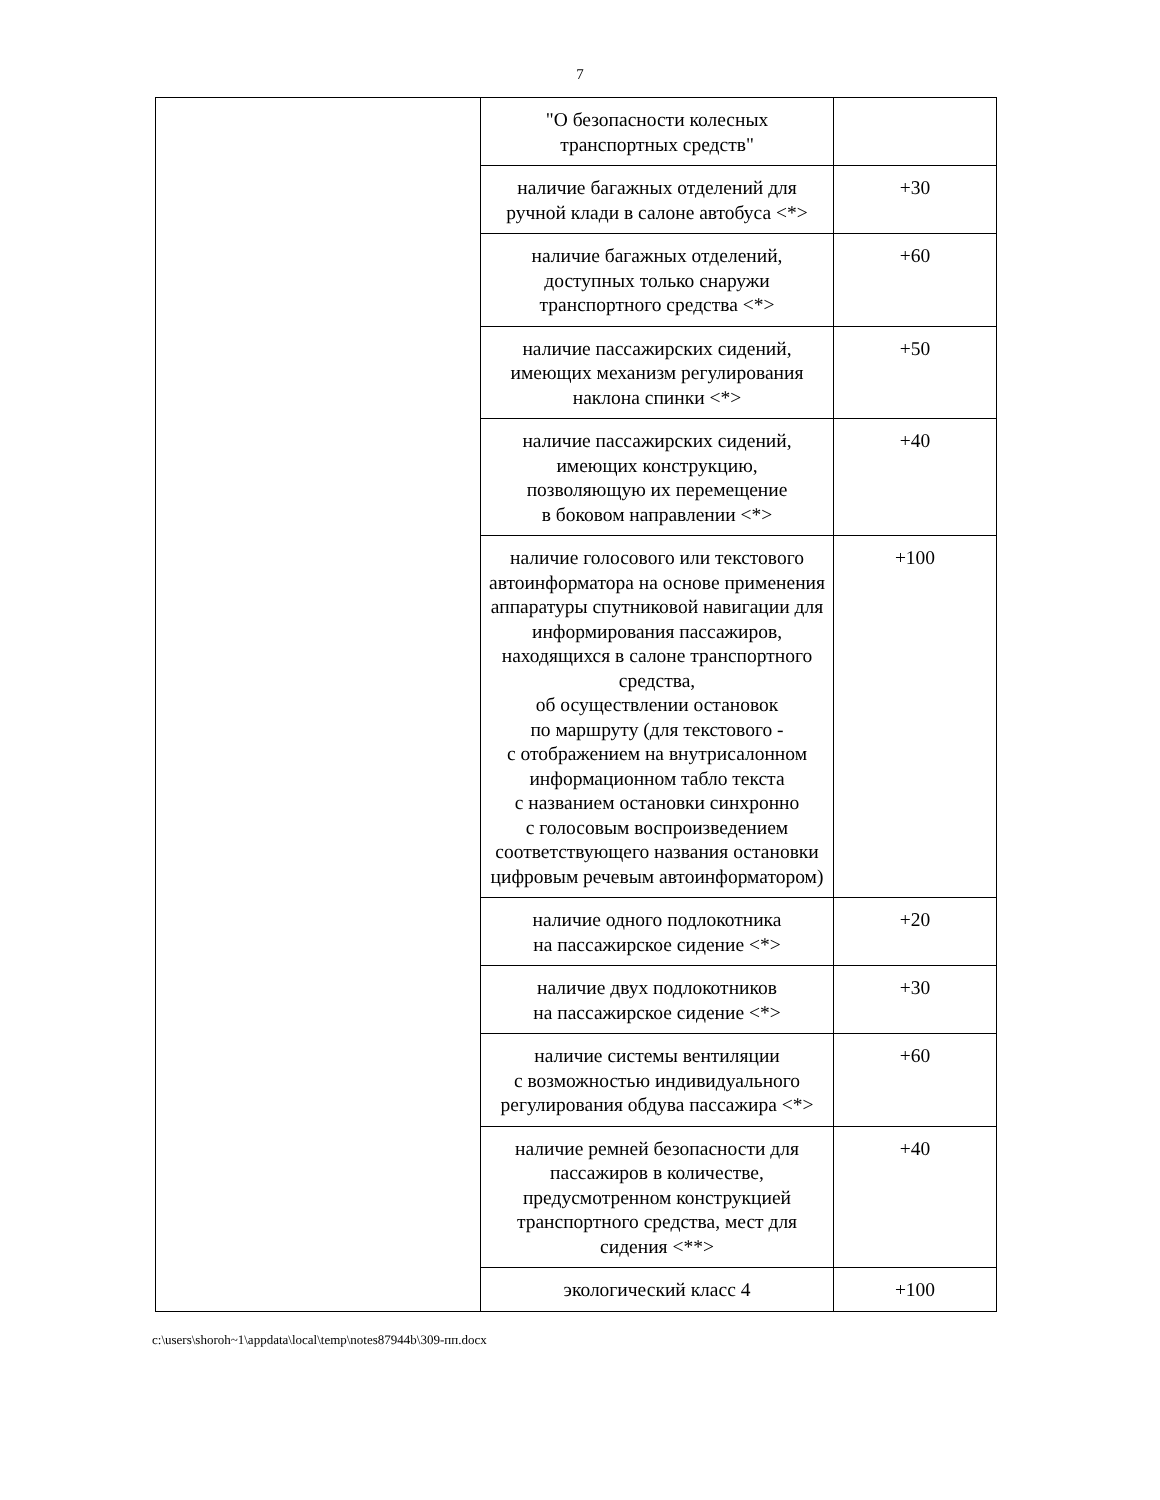7
| | "О безопасности колесных транспортных средств" | |
| | наличие багажных отделений для ручной клади в салоне автобуса <*> | +30 |
| | наличие багажных отделений, доступных только снаружи транспортного средства <*> | +60 |
| | наличие пассажирских сидений, имеющих механизм регулирования наклона спинки <*> | +50 |
| | наличие пассажирских сидений, имеющих конструкцию, позволяющую их перемещение в боковом направлении <*> | +40 |
| | наличие голосового или текстового автоинформатора на основе применения аппаратуры спутниковой навигации для информирования пассажиров, находящихся в салоне транспортного средства, об осуществлении остановок по маршруту (для текстового - с отображением на внутрисалонном информационном табло текста с названием остановки синхронно с голосовым воспроизведением соответствующего названия остановки цифровым речевым автоинформатором) | +100 |
| | наличие одного подлокотника на пассажирское сидение <*> | +20 |
| | наличие двух подлокотников на пассажирское сидение <*> | +30 |
| | наличие системы вентиляции с возможностью индивидуального регулирования обдува пассажира <*> | +60 |
| | наличие ремней безопасности для пассажиров в количестве, предусмотренном конструкцией транспортного средства, мест для сидения <**> | +40 |
| | экологический класс 4 | +100 |
c:\users\shoroh~1\appdata\local\temp\notes87944b\309-пп.docx